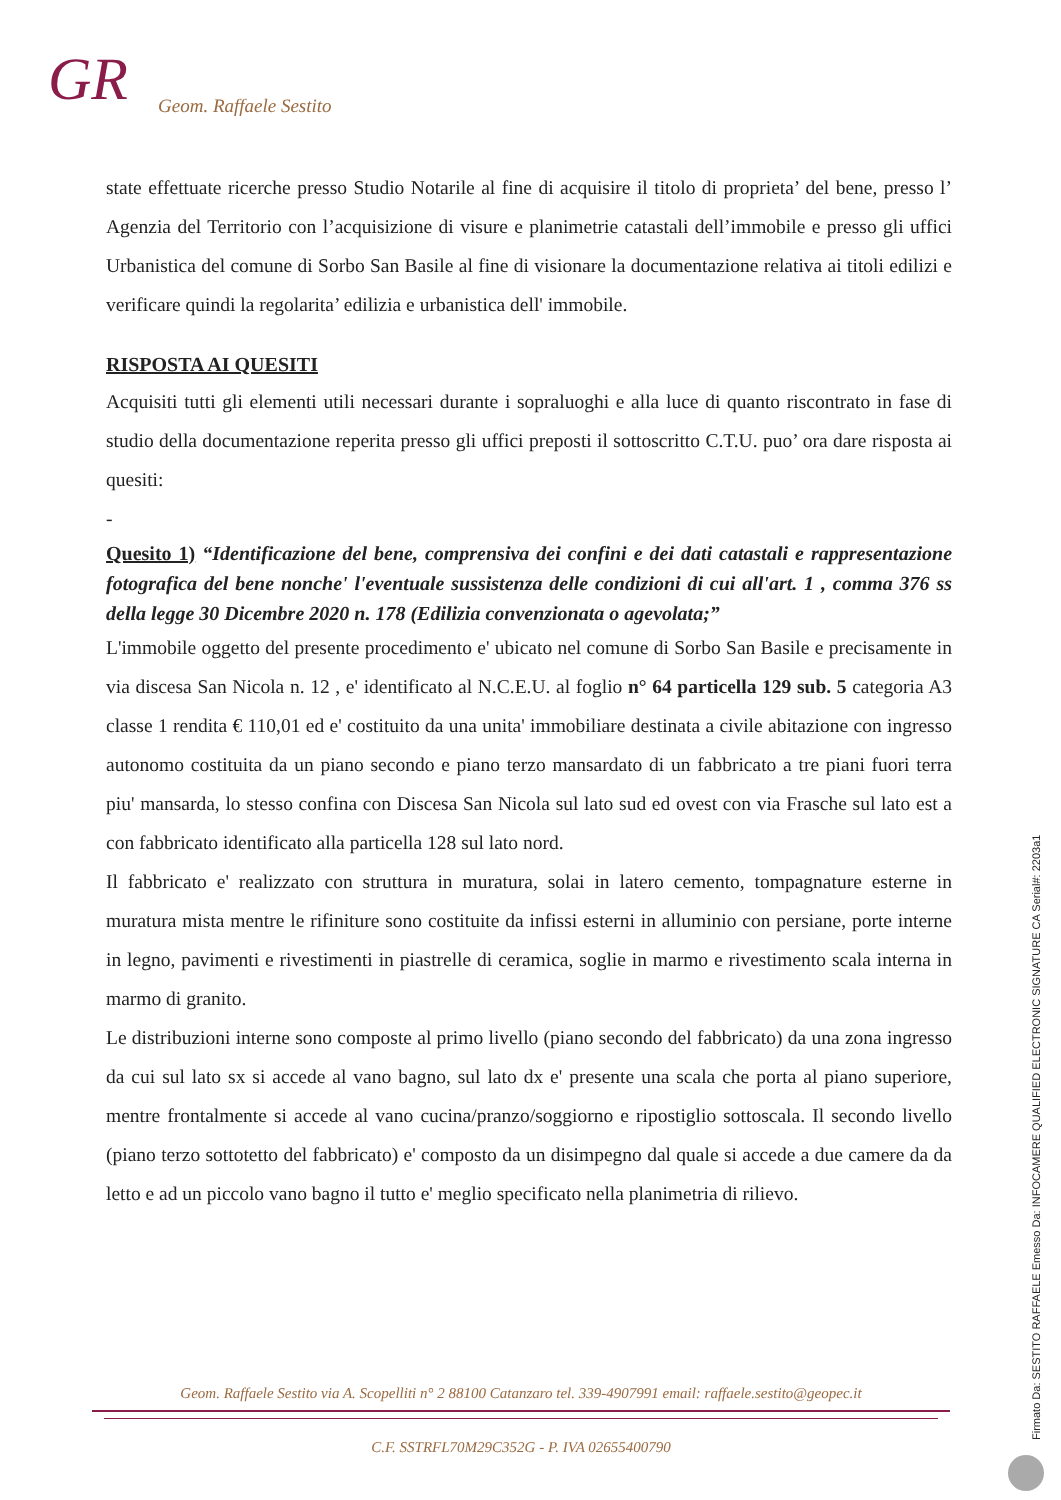GR Geom. Raffaele Sestito
state effettuate ricerche presso Studio Notarile al fine di acquisire il titolo di proprieta’ del bene, presso l’ Agenzia del Territorio con l’acquisizione di visure e planimetrie catastali dell’immobile e presso gli uffici Urbanistica del comune di Sorbo San Basile al fine di visionare la documentazione relativa ai titoli edilizi e verificare quindi la regolarita’ edilizia e urbanistica dell' immobile.
RISPOSTA AI QUESITI
Acquisiti tutti gli elementi utili necessari durante i sopraluoghi e alla luce di quanto riscontrato in fase di studio della documentazione reperita presso gli uffici preposti il sottoscritto C.T.U. puo’ ora dare risposta ai quesiti:
-
Quesito 1) “Identificazione del bene, comprensiva dei confini e dei dati catastali e rappresentazione fotografica del bene nonche' l'eventuale sussistenza delle condizioni di cui all'art. 1 , comma 376 ss della legge 30 Dicembre 2020 n. 178 (Edilizia convenzionata o agevolata;”
L'immobile oggetto del presente procedimento e' ubicato nel comune di Sorbo San Basile e precisamente in via discesa San Nicola n. 12 , e' identificato al N.C.E.U. al foglio n° 64 particella 129 sub. 5 categoria A3 classe 1 rendita € 110,01 ed e' costituito da una unita' immobiliare destinata a civile abitazione con ingresso autonomo costituita da un piano secondo e piano terzo mansardato di un fabbricato a tre piani fuori terra piu' mansarda, lo stesso confina con Discesa San Nicola sul lato sud ed ovest con via Frasche sul lato est a con fabbricato identificato alla particella 128 sul lato nord.
Il fabbricato e' realizzato con struttura in muratura, solai in latero cemento, tompagnature esterne in muratura mista mentre le rifiniture sono costituite da infissi esterni in alluminio con persiane, porte interne in legno, pavimenti e rivestimenti in piastrelle di ceramica, soglie in marmo e rivestimento scala interna in marmo di granito.
Le distribuzioni interne sono composte al primo livello (piano secondo del fabbricato) da una zona ingresso da cui sul lato sx si accede al vano bagno, sul lato dx e' presente una scala che porta al piano superiore, mentre frontalmente si accede al vano cucina/pranzo/soggiorno e ripostiglio sottoscala. Il secondo livello (piano terzo sottotetto del fabbricato) e' composto da un disimpegno dal quale si accede a due camere da da letto e ad un piccolo vano bagno il tutto e' meglio specificato nella planimetria di rilievo.
Geom. Raffaele Sestito via A. Scopelliti n° 2 88100 Catanzaro tel. 339-4907991 email: raffaele.sestito@geopec.it
C.F. SSTRFL70M29C352G - P. IVA 02655400790
Firmato Da: SESTITO RAFFAELE Emesso Da: INFOCAMERE QUALIFIED ELECTRONIC SIGNATURE CA Serial#: 2203a1